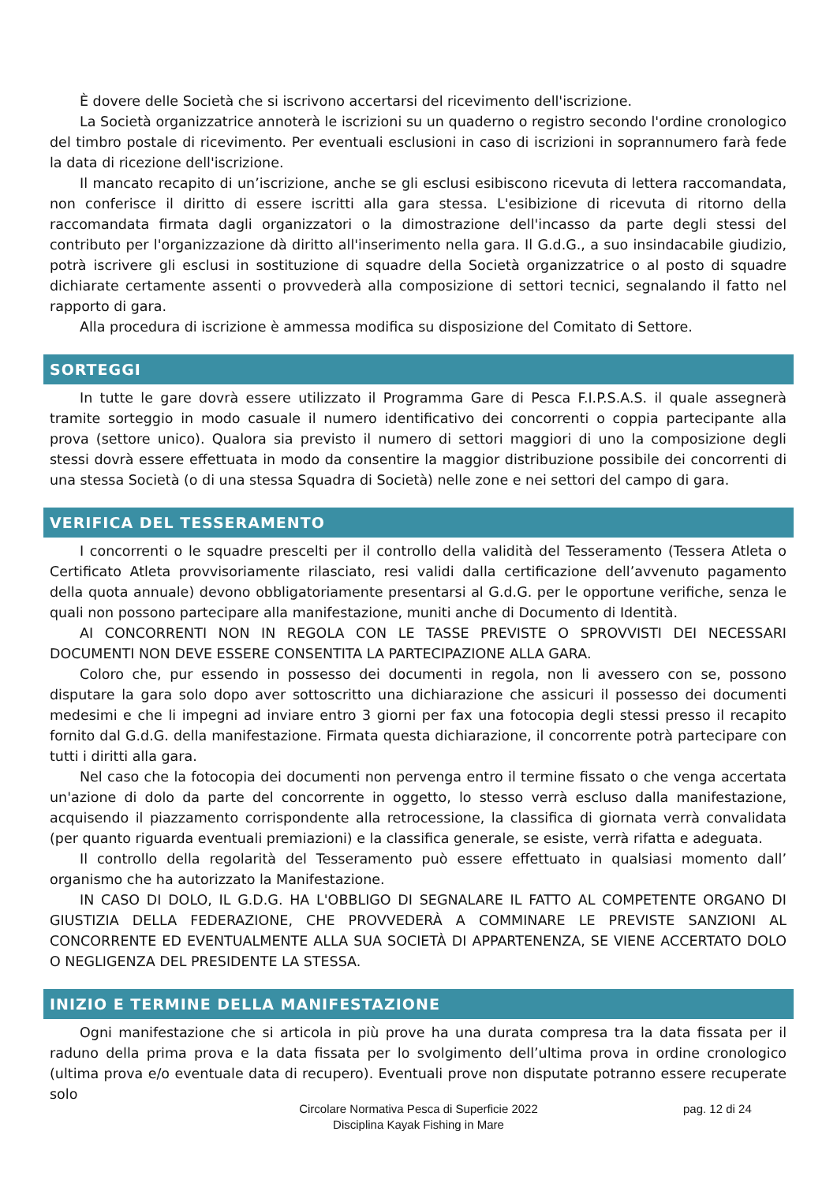È dovere delle Società che si iscrivono accertarsi del ricevimento dell'iscrizione.
La Società organizzatrice annoterà le iscrizioni su un quaderno o registro secondo l'ordine cronologico del timbro postale di ricevimento. Per eventuali esclusioni in caso di iscrizioni in soprannumero farà fede la data di ricezione dell'iscrizione.
Il mancato recapito di un’iscrizione, anche se gli esclusi esibiscono ricevuta di lettera raccomandata, non conferisce il diritto di essere iscritti alla gara stessa. L'esibizione di ricevuta di ritorno della raccomandata firmata dagli organizzatori o la dimostrazione dell'incasso da parte degli stessi del contributo per l'organizzazione dà diritto all'inserimento nella gara. Il G.d.G., a suo insindacabile giudizio, potrà iscrivere gli esclusi in sostituzione di squadre della Società organizzatrice o al posto di squadre dichiarate certamente assenti o provvederà alla composizione di settori tecnici, segnalando il fatto nel rapporto di gara.
Alla procedura di iscrizione è ammessa modifica su disposizione del Comitato di Settore.
SORTEGGI
In tutte le gare dovrà essere utilizzato il Programma Gare di Pesca F.I.P.S.A.S. il quale assegnerà tramite sorteggio in modo casuale il numero identificativo dei concorrenti o coppia partecipante alla prova (settore unico). Qualora sia previsto il numero di settori maggiori di uno la composizione degli stessi dovrà essere effettuata in modo da consentire la maggior distribuzione possibile dei concorrenti di una stessa Società (o di una stessa Squadra di Società) nelle zone e nei settori del campo di gara.
VERIFICA DEL TESSERAMENTO
I concorrenti o le squadre prescelti per il controllo della validità del Tesseramento (Tessera Atleta o Certificato Atleta provvisoriamente rilasciato, resi validi dalla certificazione dell’avvenuto pagamento della quota annuale) devono obbligatoriamente presentarsi al G.d.G. per le opportune verifiche, senza le quali non possono partecipare alla manifestazione, muniti anche di Documento di Identità.
AI CONCORRENTI NON IN REGOLA CON LE TASSE PREVISTE O SPROVVISTI DEI NECESSARI DOCUMENTI NON DEVE ESSERE CONSENTITA LA PARTECIPAZIONE ALLA GARA.
Coloro che, pur essendo in possesso dei documenti in regola, non li avessero con se, possono disputare la gara solo dopo aver sottoscritto una dichiarazione che assicuri il possesso dei documenti medesimi e che li impegni ad inviare entro 3 giorni per fax una fotocopia degli stessi presso il recapito fornito dal G.d.G. della manifestazione. Firmata questa dichiarazione, il concorrente potrà partecipare con tutti i diritti alla gara.
Nel caso che la fotocopia dei documenti non pervenga entro il termine fissato o che venga accertata un'azione di dolo da parte del concorrente in oggetto, lo stesso verrà escluso dalla manifestazione, acquisendo il piazzamento corrispondente alla retrocessione, la classifica di giornata verrà convalidata (per quanto riguarda eventuali premiazioni) e la classifica generale, se esiste, verrà rifatta e adeguata.
Il controllo della regolarità del Tesseramento può essere effettuato in qualsiasi momento dall’ organismo che ha autorizzato la Manifestazione.
IN CASO DI DOLO, IL G.D.G. HA L'OBBLIGO DI SEGNALARE IL FATTO AL COMPETENTE ORGANO DI GIUSTIZIA DELLA FEDERAZIONE, CHE PROVVEDERÀ A COMMINARE LE PREVISTE SANZIONI AL CONCORRENTE ED EVENTUALMENTE ALLA SUA SOCIETÀ DI APPARTENENZA, SE VIENE ACCERTATO DOLO O NEGLIGENZA DEL PRESIDENTE LA STESSA.
INIZIO E TERMINE DELLA MANIFESTAZIONE
Ogni manifestazione che si articola in più prove ha una durata compresa tra la data fissata per il raduno della prima prova e la data fissata per lo svolgimento dell’ultima prova in ordine cronologico (ultima prova e/o eventuale data di recupero). Eventuali prove non disputate potranno essere recuperate solo
Circolare Normativa Pesca di Superficie 2022
Disciplina Kayak Fishing in Mare
pag. 12 di 24